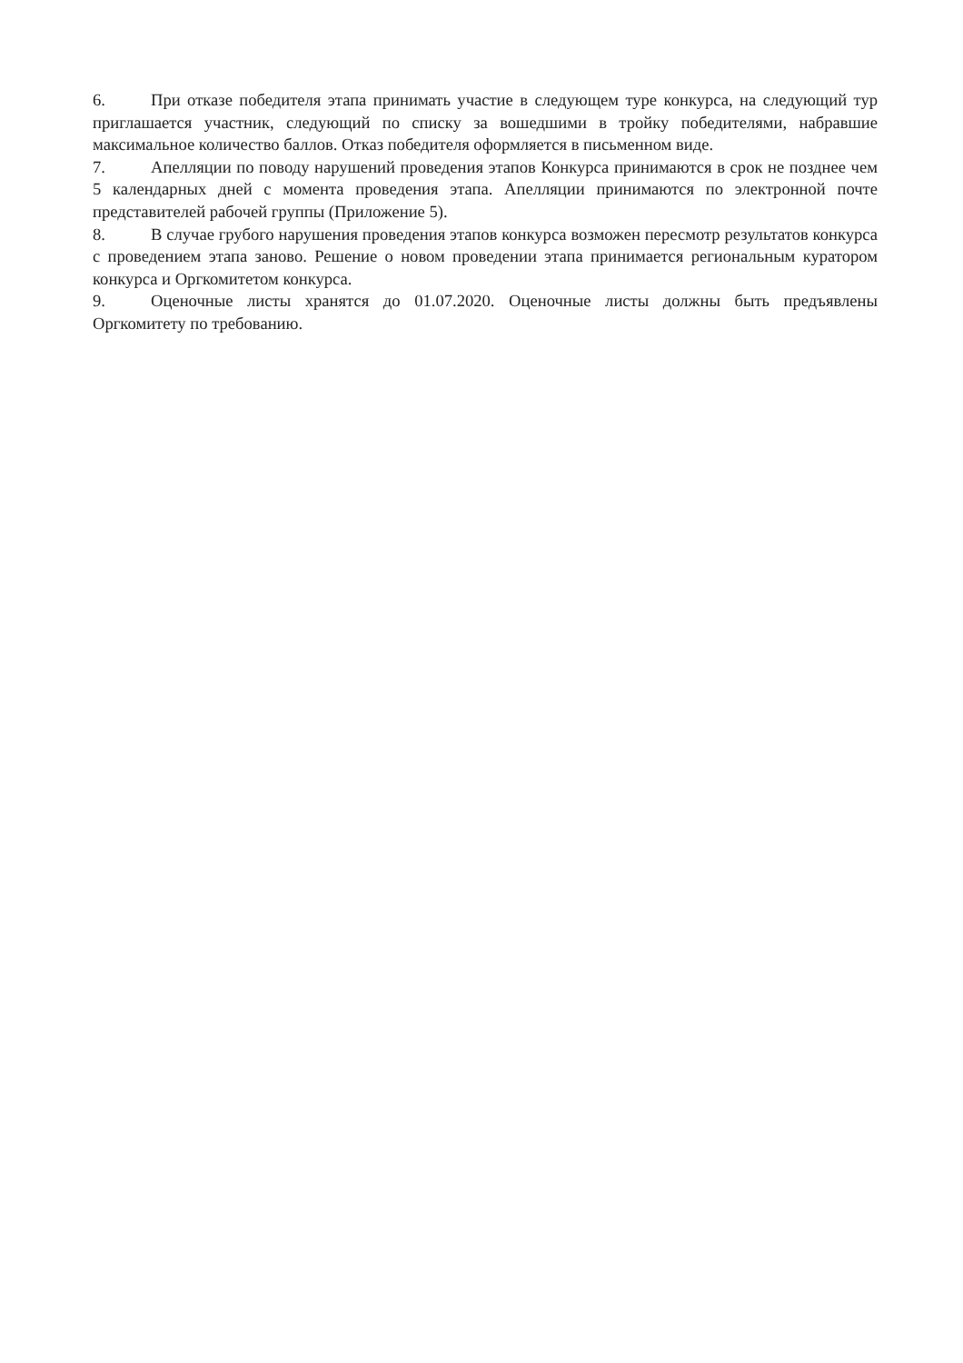6. При отказе победителя этапа принимать участие в следующем туре конкурса, на следующий тур приглашается участник, следующий по списку за вошедшими в тройку победителями, набравшие максимальное количество баллов. Отказ победителя оформляется в письменном виде.
7. Апелляции по поводу нарушений проведения этапов Конкурса принимаются в срок не позднее чем 5 календарных дней с момента проведения этапа. Апелляции принимаются по электронной почте представителей рабочей группы (Приложение 5).
8. В случае грубого нарушения проведения этапов конкурса возможен пересмотр результатов конкурса с проведением этапа заново. Решение о новом проведении этапа принимается региональным куратором конкурса и Оргкомитетом конкурса.
9. Оценочные листы хранятся до 01.07.2020. Оценочные листы должны быть предъявлены Оргкомитету по требованию.